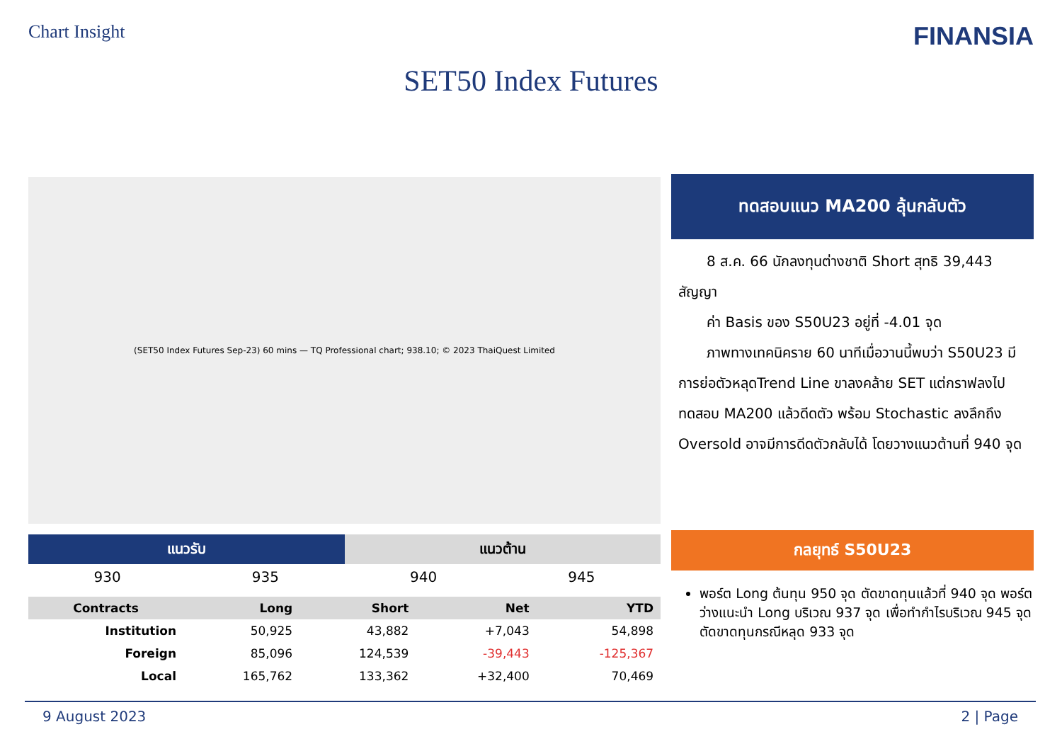Chart Insight
FINANSIA
SET50 Index Futures
(SET50 Index Futures Sep-23) 60 mins — TQ Professional chart; 938.10; © 2023 ThaiQuest Limited
| แนวรับ | | แนวต้าน | |
| --- | --- | --- | --- |
| 930 | 935 | 940 | 945 |
| Contracts | Long | Short | Net | YTD |
| --- | --- | --- | --- | --- |
| Institution | 50,925 | 43,882 | +7,043 | 54,898 |
| Foreign | 85,096 | 124,539 | -39,443 | -125,367 |
| Local | 165,762 | 133,362 | +32,400 | 70,469 |
ทดสอบแนว MA200 ลุ้นกลับตัว
  8 ส.ค. 66 นักลงทุนต่างชาติ Short สุทธิ 39,443 สัญญา
  ค่า Basis ของ S50U23 อยู่ที่ -4.01 จุด
  ภาพทางเทคนิคราย 60 นาทีเมื่อวานนี้พบว่า S50U23 มีการย่อตัวหลุดTrend Line ขาลงคล้าย SET แต่กราฟลงไปทดสอบ MA200 แล้วดีดตัว พร้อม Stochastic ลงลึกถึง Oversold อาจมีการดีดตัวกลับได้ โดยวางแนวต้านที่ 940 จุด
กลยุทธ์ S50U23
พอร์ต Long ต้นทุน 950 จุด ตัดขาดทุนแล้วที่ 940 จุด พอร์ตว่างแนะนำ Long บริเวณ 937 จุด เพื่อทำกำไรบริเวณ 945 จุด ตัดขาดทุนกรณีหลุด 933 จุด
9 August 2023 2 | Page